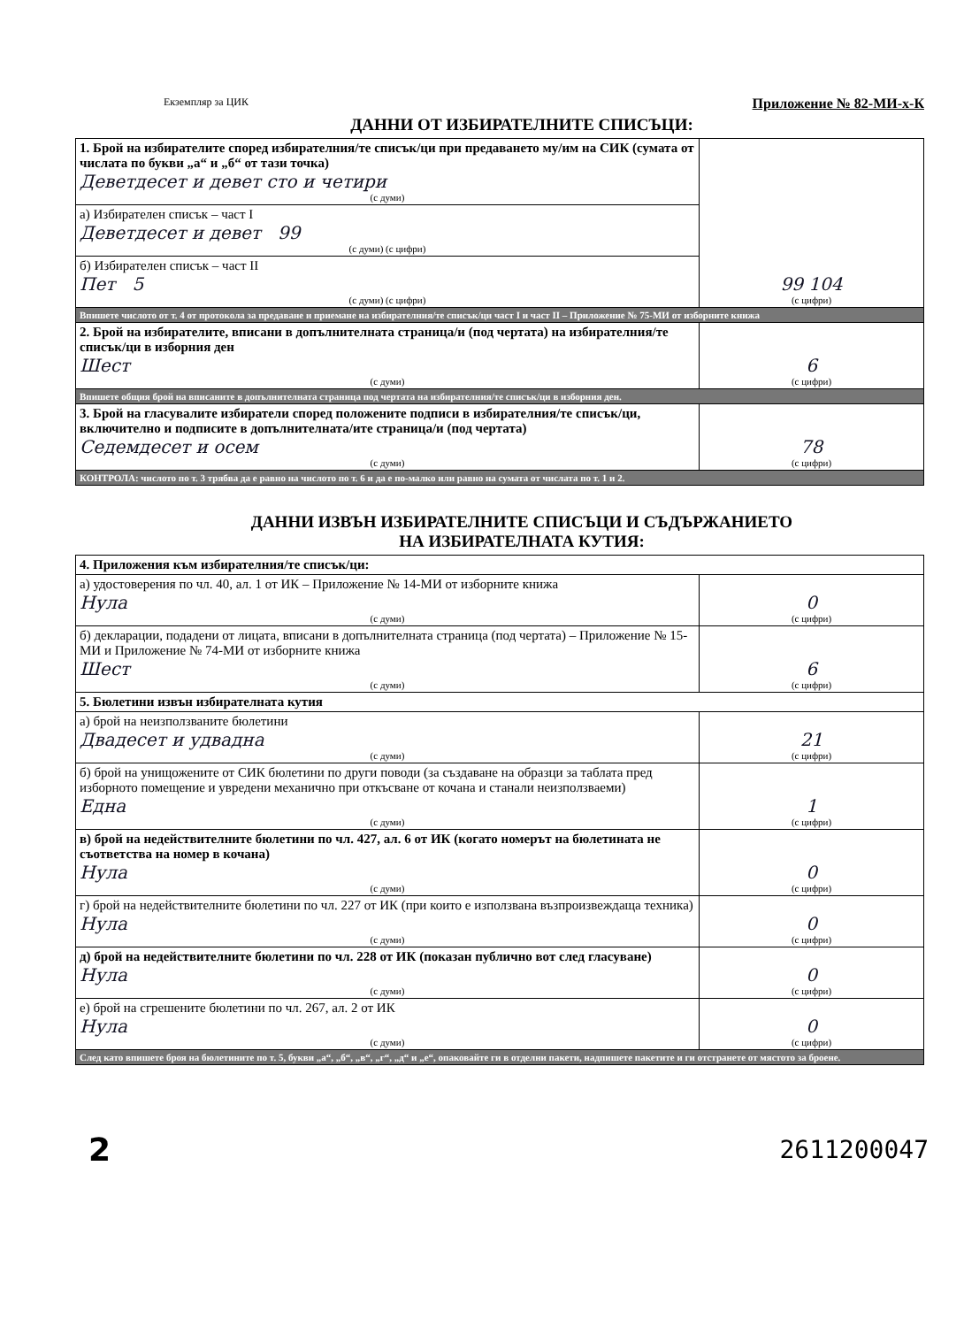Екземпляр за ЦИК Приложение № 82-МИ-х-К
ДАННИ ОТ ИЗБИРАТЕЛНИТЕ СПИСЪЦИ:
| 1. Брой на избирателите според избирателния/те списък/ци при предаването му/им на СИК (сумата от числата по букви „а“ и „б“ от тази точка) Деветдесет и девет сто и четири (с думи) | 99 104 (с цифри) |
| а) Избирателен списък – част I Деветдесет и девет 99 (с думи) (с цифри) | |
| б) Избирателен списък – част II Пет 5 (с думи) (с цифри) | |
| Впишете числото от т. 4 от протокола за предаване и приемане на избирателния/те списък/ци част I и част II – Приложение № 75-МИ от изборните книжа | |
| 2. Брой на избирателите, вписани в допълнителната страница/и (под чертата) на избирателния/те списък/ци в изборния ден Шест (с думи) | 6 (с цифри) |
| Впишете общия брой на вписаните в допълнителната страница под чертата на избирателния/те списък/ци в изборния ден. | |
| 3. Брой на гласувалите избиратели според положените подписи в избирателния/те списък/ци, включително и подписите в допълнителната/ите страница/и (под чертата) Седемдесет и осем (с думи) | 78 (с цифри) |
| КОНТРОЛА: числото по т. 3 трябва да е равно на числото по т. 6 и да е по-малко или равно на сумата от числата по т. 1 и 2. | |
ДАННИ ИЗВЪН ИЗБИРАТЕЛНИТЕ СПИСЪЦИ И СЪДЪРЖАНИЕТО
НА ИЗБИРАТЕЛНАТА КУТИЯ:
| 4. Приложения към избирателния/те списък/ци: | |
| а) удостоверения по чл. 40, ал. 1 от ИК – Приложение № 14-МИ от изборните книжа Нула (с думи) | 0 (с цифри) |
| б) декларации, подадени от лицата, вписани в допълнителната страница (под чертата) – Приложение № 15-МИ и Приложение № 74-МИ от изборните книжа Шест (с думи) | 6 (с цифри) |
| 5. Бюлетини извън избирателната кутия | |
| а) брой на неизползваните бюлетини Двадесет и удвадна (с думи) | 21 (с цифри) |
| б) брой на унищожените от СИК бюлетини по други поводи (за създаване на образци за таблата пред изборното помещение и увредени механично при откъсване от кочана и станали неизползваеми) Една (с думи) | 1 (с цифри) |
| в) брой на недействителните бюлетини по чл. 427, ал. 6 от ИК (когато номерът на бюлетината не съответства на номер в кочана) Нула (с думи) | 0 (с цифри) |
| г) брой на недействителните бюлетини по чл. 227 от ИК (при които е използвана възпроизвеждаща техника) Нула (с думи) | 0 (с цифри) |
| д) брой на недействителните бюлетини по чл. 228 от ИК (показан публично вот след гласуване) Нула (с думи) | 0 (с цифри) |
| е) брой на сгрешените бюлетини по чл. 267, ал. 2 от ИК Нула (с думи) | 0 (с цифри) |
| След като впишете броя на бюлетините по т. 5, букви „а“, „б“, „в“, „г“, „д“ и „е“, опаковайте ги в отделни пакети, надпишете пакетите и ги отстранете от мястото за броене. | |
2 2611200047